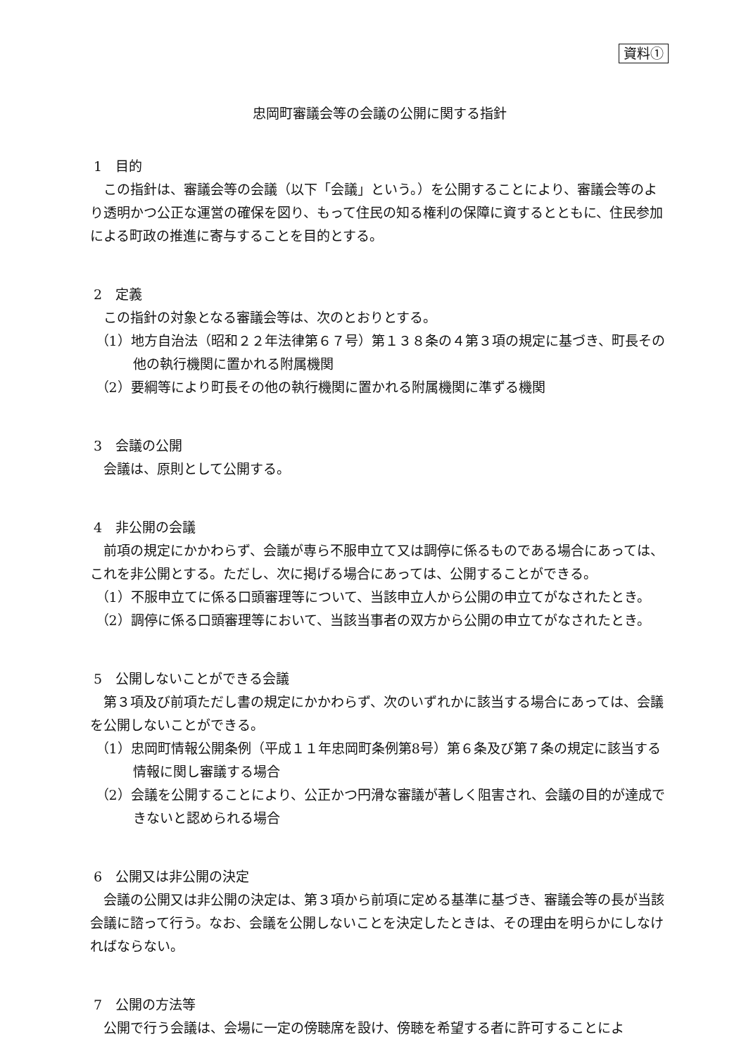資料①
忠岡町審議会等の会議の公開に関する指針
1　目的
この指針は、審議会等の会議（以下「会議」という。）を公開することにより、審議会等のより透明かつ公正な運営の確保を図り、もって住民の知る権利の保障に資するとともに、住民参加による町政の推進に寄与することを目的とする。
2　定義
この指針の対象となる審議会等は、次のとおりとする。
（1）地方自治法（昭和２２年法律第６７号）第１３８条の４第３項の規定に基づき、町長その他の執行機関に置かれる附属機関
（2）要綱等により町長その他の執行機関に置かれる附属機関に準ずる機関
3　会議の公開
会議は、原則として公開する。
4　非公開の会議
前項の規定にかかわらず、会議が専ら不服申立て又は調停に係るものである場合にあっては、これを非公開とする。ただし、次に掲げる場合にあっては、公開することができる。
（1）不服申立てに係る口頭審理等について、当該申立人から公開の申立てがなされたとき。
（2）調停に係る口頭審理等において、当該当事者の双方から公開の申立てがなされたとき。
5　公開しないことができる会議
第３項及び前項ただし書の規定にかかわらず、次のいずれかに該当する場合にあっては、会議を公開しないことができる。
（1）忠岡町情報公開条例（平成１１年忠岡町条例第8号）第６条及び第７条の規定に該当する情報に関し審議する場合
（2）会議を公開することにより、公正かつ円滑な審議が著しく阻害され、会議の目的が達成できないと認められる場合
6　公開又は非公開の決定
会議の公開又は非公開の決定は、第３項から前項に定める基準に基づき、審議会等の長が当該会議に諮って行う。なお、会議を公開しないことを決定したときは、その理由を明らかにしなければならない。
7　公開の方法等
公開で行う会議は、会場に一定の傍聴席を設け、傍聴を希望する者に許可することによ